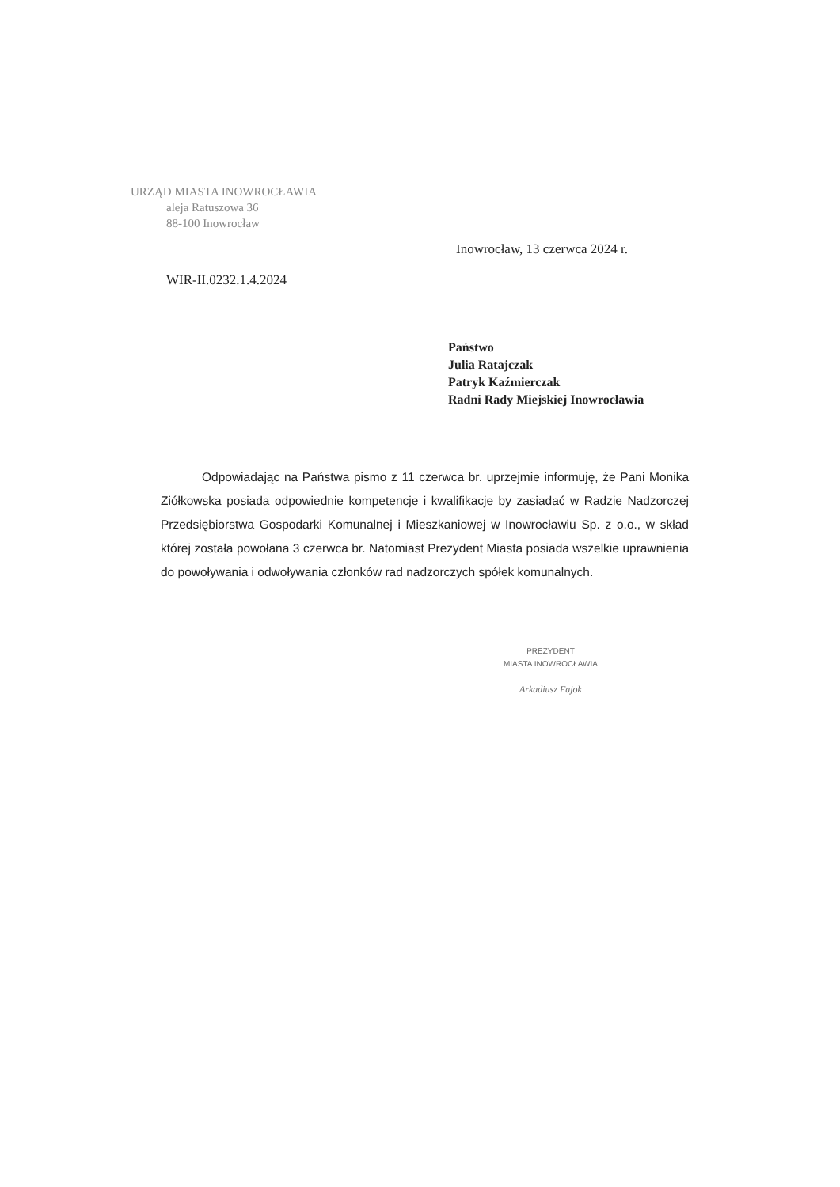URZĄD MIASTA INOWROCŁAWIA
aleja Ratuszowa 36
88-100 Inowrocław
Inowrocław, 13 czerwca 2024 r.
WIR-II.0232.1.4.2024
Państwo
Julia Ratajczak
Patryk Kaźmierczak
Radni Rady Miejskiej Inowrocławia
Odpowiadając na Państwa pismo z 11 czerwca br. uprzejmie informuję, że Pani Monika Ziółkowska posiada odpowiednie kompetencje i kwalifikacje by zasiadać w Radzie Nadzorczej Przedsiębiorstwa Gospodarki Komunalnej i Mieszkaniowej w Inowrocławiu Sp. z o.o., w skład której została powołana 3 czerwca br. Natomiast Prezydent Miasta posiada wszelkie uprawnienia do powoływania i odwoływania członków rad nadzorczych spółek komunalnych.
PREZYDENT
MIASTA INOWROCŁAWIA
Arkadiusz Fajok